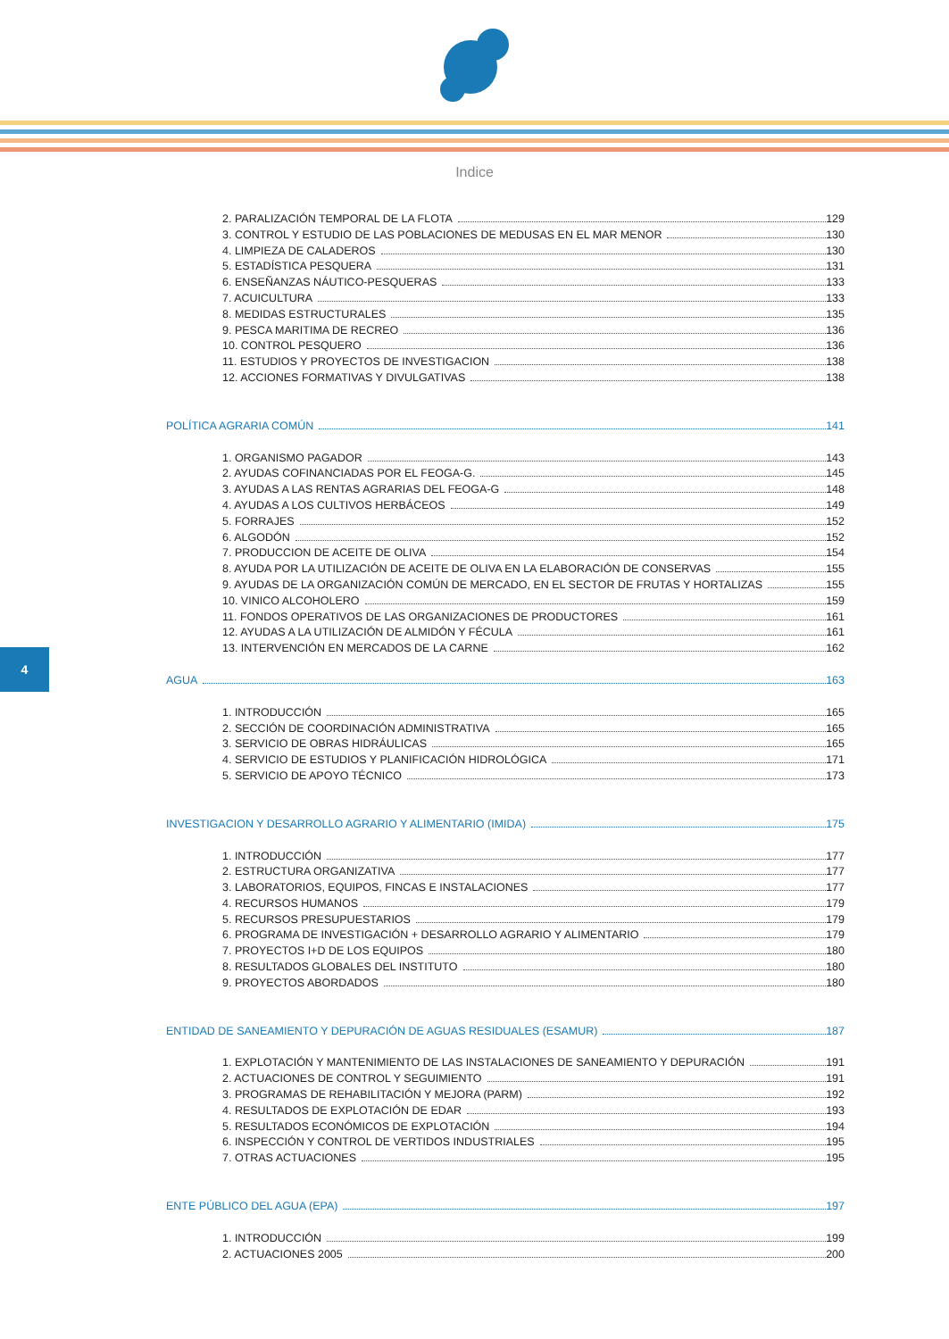Indice
4
2. PARALIZACIÓN TEMPORAL DE LA FLOTA 129
3. CONTROL Y ESTUDIO DE LAS POBLACIONES DE MEDUSAS EN EL MAR MENOR 130
4. LIMPIEZA DE CALADEROS 130
5. ESTADÍSTICA PESQUERA 131
6. ENSEÑANZAS NÁUTICO-PESQUERAS 133
7. ACUICULTURA 133
8. MEDIDAS ESTRUCTURALES 135
9. PESCA MARITIMA DE RECREO 136
10. CONTROL PESQUERO 136
11. ESTUDIOS Y PROYECTOS DE INVESTIGACION 138
12. ACCIONES FORMATIVAS Y DIVULGATIVAS 138
POLÍTICA AGRARIA COMÚN 141
1. ORGANISMO PAGADOR 143
2. AYUDAS COFINANCIADAS POR EL FEOGA-G. 145
3. AYUDAS A LAS RENTAS AGRARIAS DEL FEOGA-G 148
4. AYUDAS A LOS CULTIVOS HERBÁCEOS 149
5. FORRAJES 152
6. ALGODÓN 152
7. PRODUCCION DE ACEITE DE OLIVA 154
8. AYUDA POR LA UTILIZACIÓN DE ACEITE DE OLIVA EN LA ELABORACIÓN DE CONSERVAS 155
9. AYUDAS DE LA ORGANIZACIÓN COMÚN DE MERCADO, EN EL SECTOR DE FRUTAS Y HORTALIZAS 155
10. VINICO ALCOHOLERO 159
11. FONDOS OPERATIVOS DE LAS ORGANIZACIONES DE PRODUCTORES 161
12. AYUDAS A LA UTILIZACIÓN DE ALMIDÓN Y FÉCULA 161
13. INTERVENCIÓN EN MERCADOS DE LA CARNE 162
AGUA 163
1. INTRODUCCIÓN 165
2. SECCIÓN DE COORDINACIÓN ADMINISTRATIVA 165
3. SERVICIO DE OBRAS HIDRÁULICAS 165
4. SERVICIO DE ESTUDIOS Y PLANIFICACIÓN HIDROLÓGICA 171
5. SERVICIO DE APOYO TÉCNICO 173
INVESTIGACION Y DESARROLLO AGRARIO Y ALIMENTARIO (IMIDA) 175
1. INTRODUCCIÓN 177
2. ESTRUCTURA ORGANIZATIVA 177
3. LABORATORIOS, EQUIPOS, FINCAS E INSTALACIONES 177
4. RECURSOS HUMANOS 179
5. RECURSOS PRESUPUESTARIOS 179
6. PROGRAMA DE INVESTIGACIÓN + DESARROLLO AGRARIO Y ALIMENTARIO 179
7. PROYECTOS I+D DE LOS EQUIPOS 180
8. RESULTADOS GLOBALES DEL INSTITUTO 180
9. PROYECTOS ABORDADOS 180
ENTIDAD DE SANEAMIENTO Y DEPURACIÓN DE AGUAS RESIDUALES (ESAMUR) 187
1. EXPLOTACIÓN Y MANTENIMIENTO DE LAS INSTALACIONES DE SANEAMIENTO Y DEPURACIÓN 191
2. ACTUACIONES DE CONTROL Y SEGUIMIENTO 191
3. PROGRAMAS DE REHABILITACIÓN Y MEJORA (PARM) 192
4. RESULTADOS DE EXPLOTACIÓN DE EDAR 193
5. RESULTADOS ECONÓMICOS DE EXPLOTACIÓN 194
6. INSPECCIÓN Y CONTROL DE VERTIDOS INDUSTRIALES 195
7. OTRAS ACTUACIONES 195
ENTE PÚBLICO DEL AGUA (EPA) 197
1. INTRODUCCIÓN 199
2. ACTUACIONES 2005 200